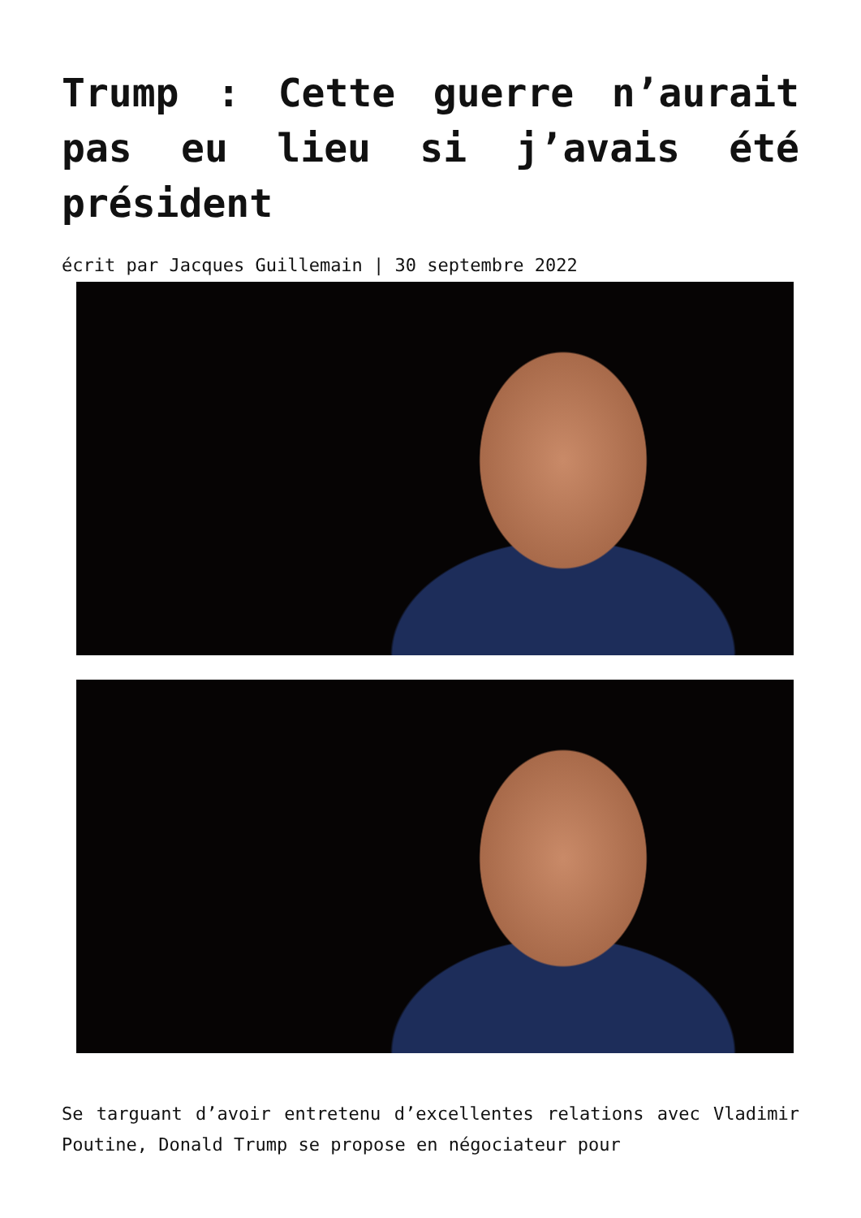Trump : Cette guerre n’aurait pas eu lieu si j’avais été président
écrit par Jacques Guillemain | 30 septembre 2022
Se targuant d’avoir entretenu d’excellentes relations avec Vladimir Poutine, Donald Trump se propose en négociateur pour